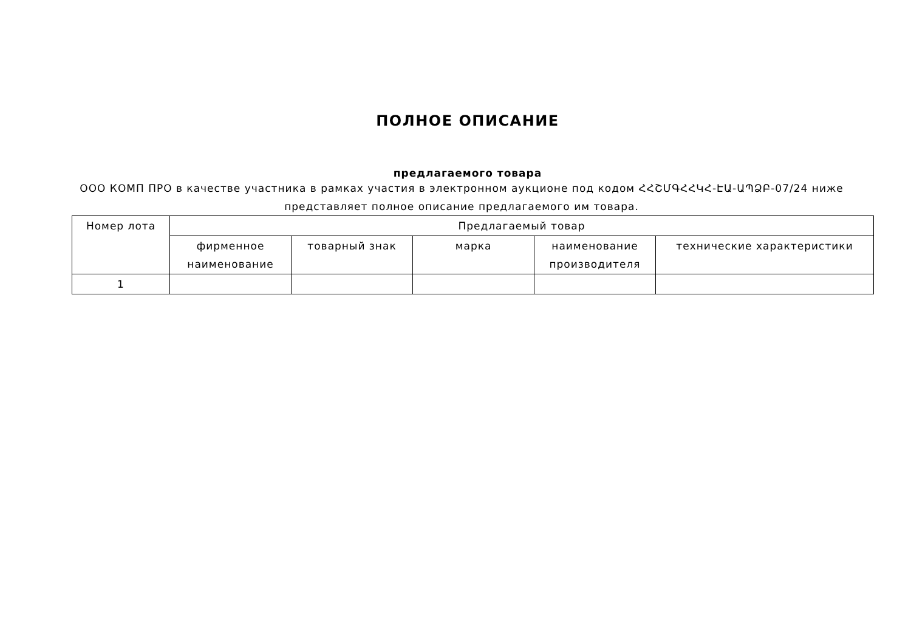ПОЛНОЕ ОПИСАНИЕ
предлагаемого товара
ООО КОМП ПРО в качестве участника в рамках участия в электронном аукционе под кодом ՀՀՇՄԳՀՀԿՀ-ԷԱ-ԱՊՁԲ-07/24 ниже представляет полное описание предлагаемого им товара.
| Номер лота | Предлагаемый товар | | | | |
| --- | --- | --- | --- | --- | --- |
| | фирменное наименование | товарный знак | марка | наименование производителя | технические характеристики |
| 1 | | | | | |